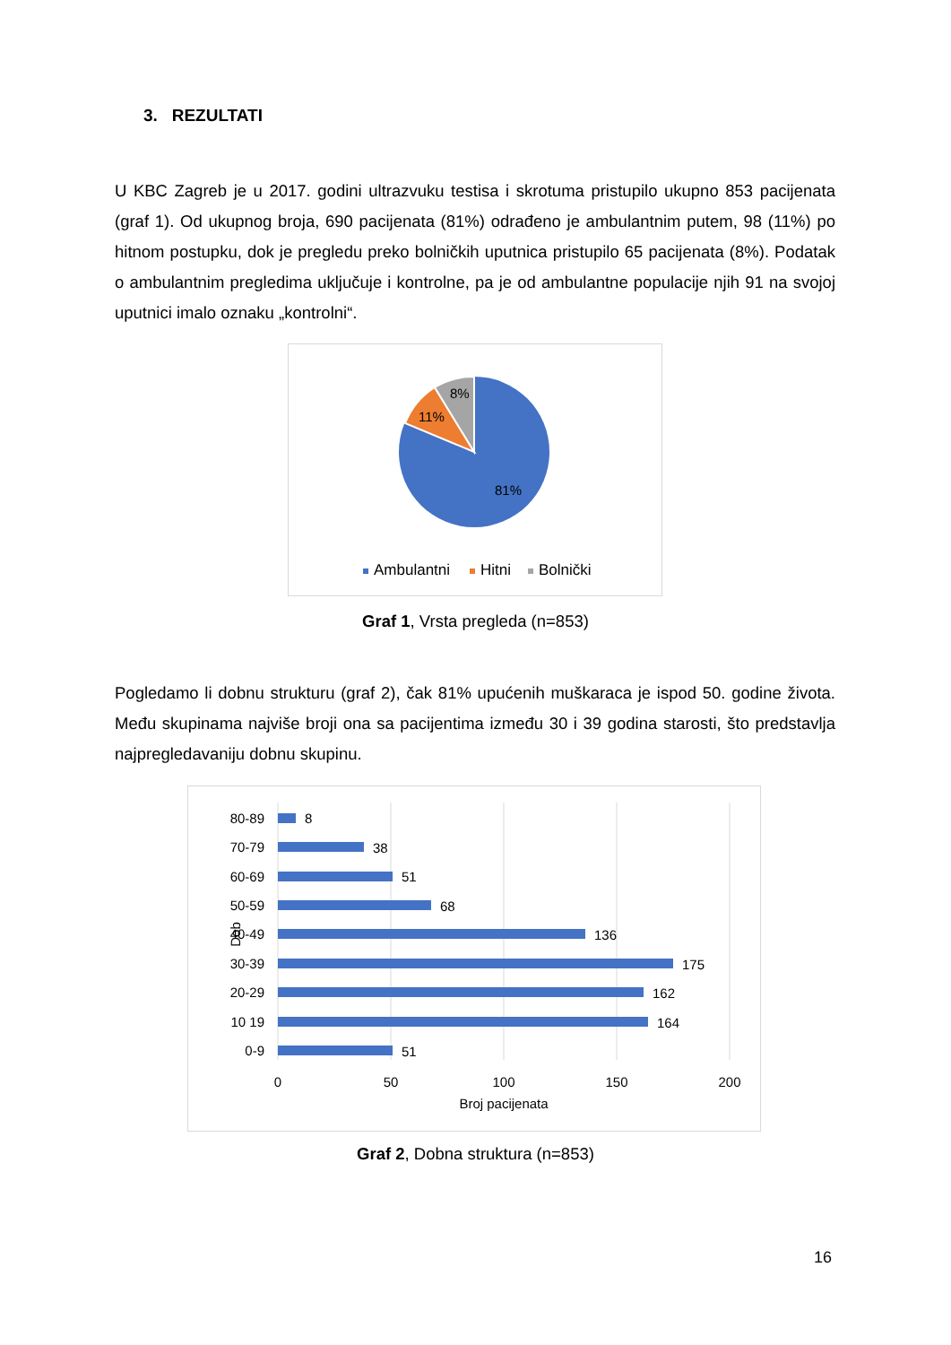3. REZULTATI
U KBC Zagreb je u 2017. godini ultrazvuku testisa i skrotuma pristupilo ukupno 853 pacijenata (graf 1). Od ukupnog broja, 690 pacijenata (81%) odrađeno je ambulantnim putem, 98 (11%) po hitnom postupku, dok je pregledu preko bolničkih uputnica pristupilo 65 pacijenata (8%). Podatak o ambulantnim pregledima uključuje i kontrolne, pa je od ambulantne populacije njih 91 na svojoj uputnici imalo oznaku „kontrolni“.
8%
11%
81%
Ambulantni
Hitni
Bolnički
Graf 1, Vrsta pregleda (n=853)
Pogledamo li dobnu strukturu (graf 2), čak 81% upućenih muškaraca je ispod 50. godine života. Među skupinama najviše broji ona sa pacijentima između 30 i 39 godina starosti, što predstavlja najpregledavaniju dobnu skupinu.
80-89
70-79
60-69
50-59
40-49
30-39
20-29
10 19
0-9
8
38
51
68
136
175
162
164
51
0
50
100
150
200
Broj pacijenata
Dob
Graf 2, Dobna struktura (n=853)
16